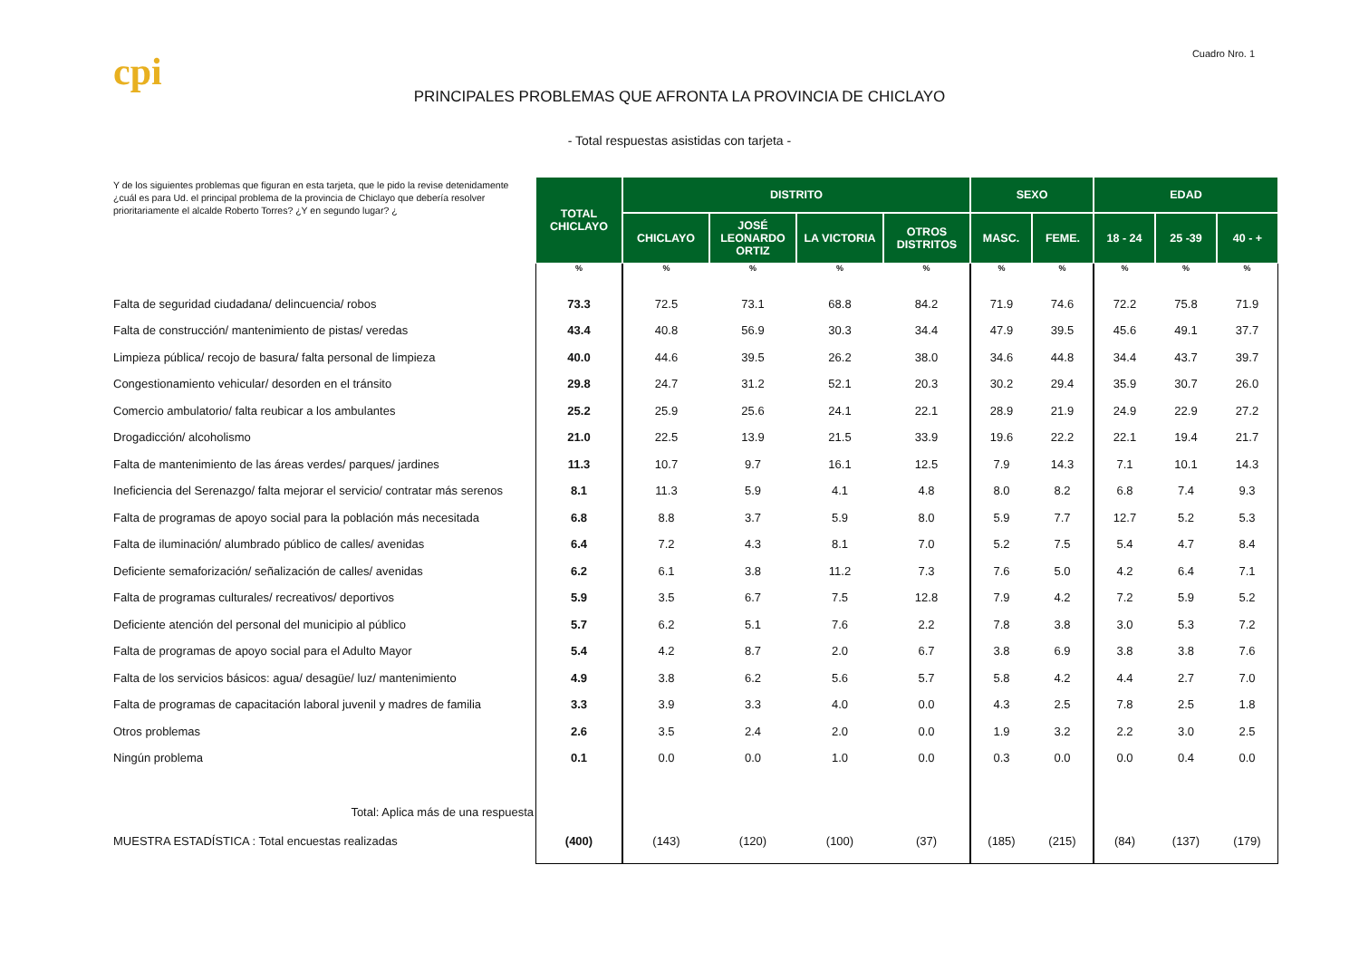cpi
Cuadro Nro. 1
PRINCIPALES PROBLEMAS QUE AFRONTA LA PROVINCIA DE CHICLAYO
- Total respuestas asistidas con tarjeta -
| Y de los siguientes problemas que figuran en esta tarjeta, que le pido la revise detenidamente ¿cuál es para Ud. el principal problema de la provincia de Chiclayo que debería resolver prioritariamente el alcalde Roberto Torres? ¿Y en segundo lugar? ¿ | TOTAL CHICLAYO | DISTRITO | | | | SEXO | | EDAD | | |
| | | CHICLAYO | JOSÉ LEONARDO ORTIZ | LA VICTORIA | OTROS DISTRITOS | MASC. | FEME. | 18 - 24 | 25 -39 | 40 - + |
| | % | % | % | % | % | % | % | % | % | % |
| Falta de seguridad ciudadana/ delincuencia/ robos | 73.3 | 72.5 | 73.1 | 68.8 | 84.2 | 71.9 | 74.6 | 72.2 | 75.8 | 71.9 |
| Falta de construcción/ mantenimiento de pistas/ veredas | 43.4 | 40.8 | 56.9 | 30.3 | 34.4 | 47.9 | 39.5 | 45.6 | 49.1 | 37.7 |
| Limpieza pública/ recojo de basura/ falta personal de limpieza | 40.0 | 44.6 | 39.5 | 26.2 | 38.0 | 34.6 | 44.8 | 34.4 | 43.7 | 39.7 |
| Congestionamiento vehicular/ desorden en el tránsito | 29.8 | 24.7 | 31.2 | 52.1 | 20.3 | 30.2 | 29.4 | 35.9 | 30.7 | 26.0 |
| Comercio ambulatorio/ falta reubicar a los ambulantes | 25.2 | 25.9 | 25.6 | 24.1 | 22.1 | 28.9 | 21.9 | 24.9 | 22.9 | 27.2 |
| Drogadicción/ alcoholismo | 21.0 | 22.5 | 13.9 | 21.5 | 33.9 | 19.6 | 22.2 | 22.1 | 19.4 | 21.7 |
| Falta de mantenimiento de las áreas verdes/ parques/ jardines | 11.3 | 10.7 | 9.7 | 16.1 | 12.5 | 7.9 | 14.3 | 7.1 | 10.1 | 14.3 |
| Ineficiencia del Serenazgo/ falta mejorar el servicio/ contratar más serenos | 8.1 | 11.3 | 5.9 | 4.1 | 4.8 | 8.0 | 8.2 | 6.8 | 7.4 | 9.3 |
| Falta de programas de apoyo social para la población más necesitada | 6.8 | 8.8 | 3.7 | 5.9 | 8.0 | 5.9 | 7.7 | 12.7 | 5.2 | 5.3 |
| Falta de iluminación/ alumbrado público de calles/ avenidas | 6.4 | 7.2 | 4.3 | 8.1 | 7.0 | 5.2 | 7.5 | 5.4 | 4.7 | 8.4 |
| Deficiente semaforización/ señalización de calles/ avenidas | 6.2 | 6.1 | 3.8 | 11.2 | 7.3 | 7.6 | 5.0 | 4.2 | 6.4 | 7.1 |
| Falta de programas culturales/ recreativos/ deportivos | 5.9 | 3.5 | 6.7 | 7.5 | 12.8 | 7.9 | 4.2 | 7.2 | 5.9 | 5.2 |
| Deficiente atención del personal del municipio al público | 5.7 | 6.2 | 5.1 | 7.6 | 2.2 | 7.8 | 3.8 | 3.0 | 5.3 | 7.2 |
| Falta de programas de apoyo social para el Adulto Mayor | 5.4 | 4.2 | 8.7 | 2.0 | 6.7 | 3.8 | 6.9 | 3.8 | 3.8 | 7.6 |
| Falta de los servicios básicos: agua/ desagüe/ luz/ mantenimiento | 4.9 | 3.8 | 6.2 | 5.6 | 5.7 | 5.8 | 4.2 | 4.4 | 2.7 | 7.0 |
| Falta de programas de capacitación laboral juvenil y madres de familia | 3.3 | 3.9 | 3.3 | 4.0 | 0.0 | 4.3 | 2.5 | 7.8 | 2.5 | 1.8 |
| Otros problemas | 2.6 | 3.5 | 2.4 | 2.0 | 0.0 | 1.9 | 3.2 | 2.2 | 3.0 | 2.5 |
| Ningún problema | 0.1 | 0.0 | 0.0 | 1.0 | 0.0 | 0.3 | 0.0 | 0.0 | 0.4 | 0.0 |
| Total: Aplica más de una respuesta | | | | | | | | | | |
| MUESTRA ESTADÍSTICA : Total encuestas realizadas | (400) | (143) | (120) | (100) | (37) | (185) | (215) | (84) | (137) | (179) |